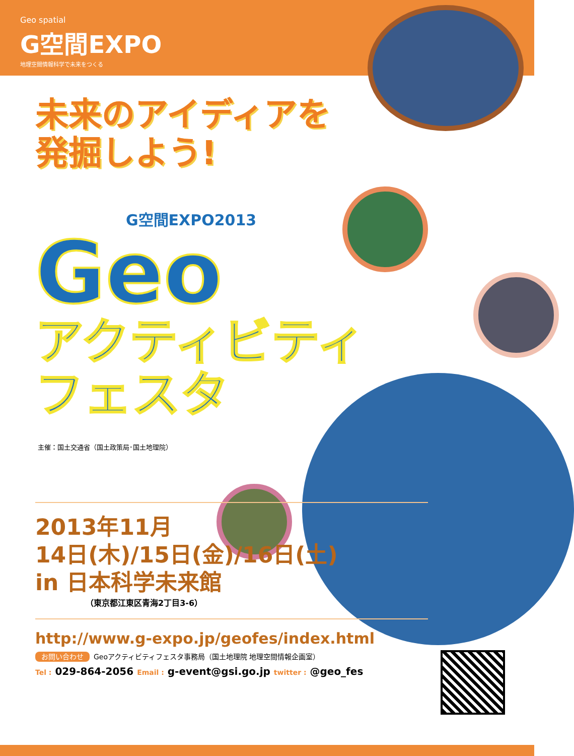Geo spatial
G空間EXPO
地理空間情報科学で未来をつくる
未来のアイディアを
発掘しよう!
G空間EXPO2013
Geo
アクティビティ
フェスタ
主催：国土交通省（国土政策局･国土地理院）
2013年11月
14日(木)/15日(金)/16日(土)
in 日本科学未来館
（東京都江東区青海2丁目3-6）
http://www.g-expo.jp/geofes/index.html
お問い合わせ Geoアクティビティフェスタ事務局（国土地理院 地理空間情報企画室）
Tel : 029-864-2056 Email : g-event@gsi.go.jp twitter : @geo_fes